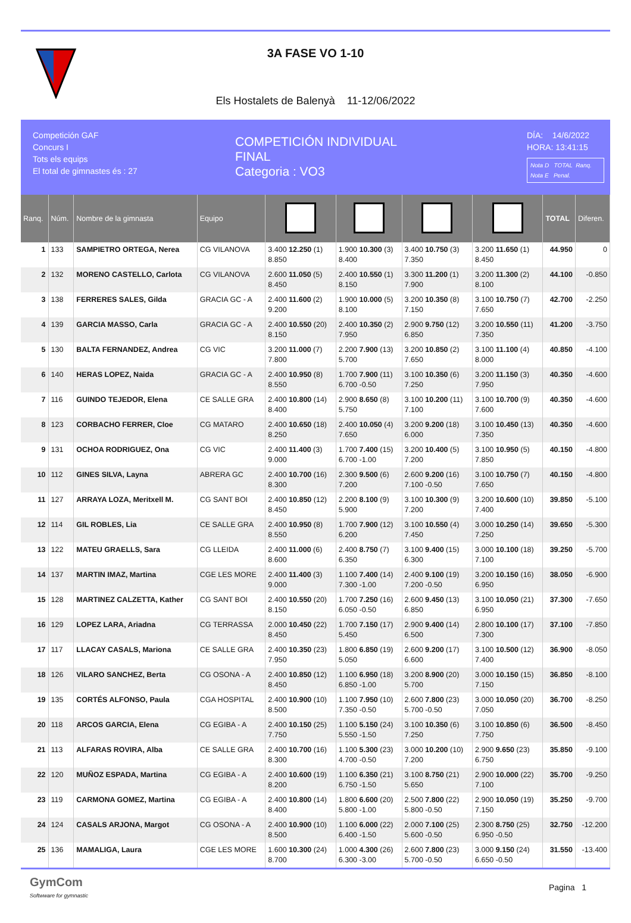3A FASE VO 1-10
Els Hostalets de Balenyà 11-12/06/2022
Competición GAF
Concurs I
Tots els equips
El total de gimnastes és : 27
COMPETICIÓN INDIVIDUAL
FINAL
Categoria : VO3
DÍA: 14/6/2022
HORA: 13:41:15
Nota D TOTAL Ranq.
Nota E Penal.
| Ranq. | Núm. | Nombre de la gimnasta | Equipo | | | | | TOTAL | Diferen. |
| --- | --- | --- | --- | --- | --- | --- | --- | --- | --- |
| 1 | 133 | SAMPIETRO ORTEGA, Nerea | CG VILANOVA | 3.400 12.250 (1) 8.850 | 1.900 10.300 (3) 8.400 | 3.400 10.750 (3) 7.350 | 3.200 11.650 (1) 8.450 | 44.950 | 0 |
| 2 | 132 | MORENO CASTELLO, Carlota | CG VILANOVA | 2.600 11.050 (5) 8.450 | 2.400 10.550 (1) 8.150 | 3.300 11.200 (1) 7.900 | 3.200 11.300 (2) 8.100 | 44.100 | -0.850 |
| 3 | 138 | FERRERES SALES, Gilda | GRACIA GC - A | 2.400 11.600 (2) 9.200 | 1.900 10.000 (5) 8.100 | 3.200 10.350 (8) 7.150 | 3.100 10.750 (7) 7.650 | 42.700 | -2.250 |
| 4 | 139 | GARCIA MASSO, Carla | GRACIA GC - A | 2.400 10.550 (20) 8.150 | 2.400 10.350 (2) 7.950 | 2.900 9.750 (12) 6.850 | 3.200 10.550 (11) 7.350 | 41.200 | -3.750 |
| 5 | 130 | BALTA FERNANDEZ, Andrea | CG VIC | 3.200 11.000 (7) 7.800 | 2.200 7.900 (13) 5.700 | 3.200 10.850 (2) 7.650 | 3.100 11.100 (4) 8.000 | 40.850 | -4.100 |
| 6 | 140 | HERAS LOPEZ, Naida | GRACIA GC - A | 2.400 10.950 (8) 8.550 | 1.700 7.900 (11) 6.700 -0.50 | 3.100 10.350 (6) 7.250 | 3.200 11.150 (3) 7.950 | 40.350 | -4.600 |
| 7 | 116 | GUINDO TEJEDOR, Elena | CE SALLE GRA | 2.400 10.800 (14) 8.400 | 2.900 8.650 (8) 5.750 | 3.100 10.200 (11) 7.100 | 3.100 10.700 (9) 7.600 | 40.350 | -4.600 |
| 8 | 123 | CORBACHO FERRER, Cloe | CG MATARO | 2.400 10.650 (18) 8.250 | 2.400 10.050 (4) 7.650 | 3.200 9.200 (18) 6.000 | 3.100 10.450 (13) 7.350 | 40.350 | -4.600 |
| 9 | 131 | OCHOA RODRIGUEZ, Ona | CG VIC | 2.400 11.400 (3) 9.000 | 1.700 7.400 (15) 6.700 -1.00 | 3.200 10.400 (5) 7.200 | 3.100 10.950 (5) 7.850 | 40.150 | -4.800 |
| 10 | 112 | GINES SILVA, Layna | ABRERA GC | 2.400 10.700 (16) 8.300 | 2.300 9.500 (6) 7.200 | 2.600 9.200 (16) 7.100 -0.50 | 3.100 10.750 (7) 7.650 | 40.150 | -4.800 |
| 11 | 127 | ARRAYA LOZA, Meritxell M. | CG SANT BOI | 2.400 10.850 (12) 8.450 | 2.200 8.100 (9) 5.900 | 3.100 10.300 (9) 7.200 | 3.200 10.600 (10) 7.400 | 39.850 | -5.100 |
| 12 | 114 | GIL ROBLES, Lia | CE SALLE GRA | 2.400 10.950 (8) 8.550 | 1.700 7.900 (12) 6.200 | 3.100 10.550 (4) 7.450 | 3.000 10.250 (14) 7.250 | 39.650 | -5.300 |
| 13 | 122 | MATEU GRAELLS, Sara | CG LLEIDA | 2.400 11.000 (6) 8.600 | 2.400 8.750 (7) 6.350 | 3.100 9.400 (15) 6.300 | 3.000 10.100 (18) 7.100 | 39.250 | -5.700 |
| 14 | 137 | MARTIN IMAZ, Martina | CGE LES MORE | 2.400 11.400 (3) 9.000 | 1.100 7.400 (14) 7.300 -1.00 | 2.400 9.100 (19) 7.200 -0.50 | 3.200 10.150 (16) 6.950 | 38.050 | -6.900 |
| 15 | 128 | MARTINEZ CALZETTA, Kather | CG SANT BOI | 2.400 10.550 (20) 8.150 | 1.700 7.250 (16) 6.050 -0.50 | 2.600 9.450 (13) 6.850 | 3.100 10.050 (21) 6.950 | 37.300 | -7.650 |
| 16 | 129 | LOPEZ LARA, Ariadna | CG TERRASSA | 2.000 10.450 (22) 8.450 | 1.700 7.150 (17) 5.450 | 2.900 9.400 (14) 6.500 | 2.800 10.100 (17) 7.300 | 37.100 | -7.850 |
| 17 | 117 | LLACAY CASALS, Mariona | CE SALLE GRA | 2.400 10.350 (23) 7.950 | 1.800 6.850 (19) 5.050 | 2.600 9.200 (17) 6.600 | 3.100 10.500 (12) 7.400 | 36.900 | -8.050 |
| 18 | 126 | VILARO SANCHEZ, Berta | CG OSONA - A | 2.400 10.850 (12) 8.450 | 1.100 6.950 (18) 6.850 -1.00 | 3.200 8.900 (20) 5.700 | 3.000 10.150 (15) 7.150 | 36.850 | -8.100 |
| 19 | 135 | CORTÉS ALFONSO, Paula | CGA HOSPITAL | 2.400 10.900 (10) 8.500 | 1.100 7.950 (10) 7.350 -0.50 | 2.600 7.800 (23) 5.700 -0.50 | 3.000 10.050 (20) 7.050 | 36.700 | -8.250 |
| 20 | 118 | ARCOS GARCIA, Elena | CG EGIBA - A | 2.400 10.150 (25) 7.750 | 1.100 5.150 (24) 5.550 -1.50 | 3.100 10.350 (6) 7.250 | 3.100 10.850 (6) 7.750 | 36.500 | -8.450 |
| 21 | 113 | ALFARAS ROVIRA, Alba | CE SALLE GRA | 2.400 10.700 (16) 8.300 | 1.100 5.300 (23) 4.700 -0.50 | 3.000 10.200 (10) 7.200 | 2.900 9.650 (23) 6.750 | 35.850 | -9.100 |
| 22 | 120 | MUÑOZ ESPADA, Martina | CG EGIBA - A | 2.400 10.600 (19) 8.200 | 1.100 6.350 (21) 6.750 -1.50 | 3.100 8.750 (21) 5.650 | 2.900 10.000 (22) 7.100 | 35.700 | -9.250 |
| 23 | 119 | CARMONA GOMEZ, Martina | CG EGIBA - A | 2.400 10.800 (14) 8.400 | 1.800 6.600 (20) 5.800 -1.00 | 2.500 7.800 (22) 5.800 -0.50 | 2.900 10.050 (19) 7.150 | 35.250 | -9.700 |
| 24 | 124 | CASALS ARJONA, Margot | CG OSONA - A | 2.400 10.900 (10) 8.500 | 1.100 6.000 (22) 6.400 -1.50 | 2.000 7.100 (25) 5.600 -0.50 | 2.300 8.750 (25) 6.950 -0.50 | 32.750 | -12.200 |
| 25 | 136 | MAMALIGA, Laura | CGE LES MORE | 1.600 10.300 (24) 8.700 | 1.000 4.300 (26) 6.300 -3.00 | 2.600 7.800 (23) 5.700 -0.50 | 3.000 9.150 (24) 6.650 -0.50 | 31.550 | -13.400 |
GymCom
Softwware for gymnastic
Pagina 1